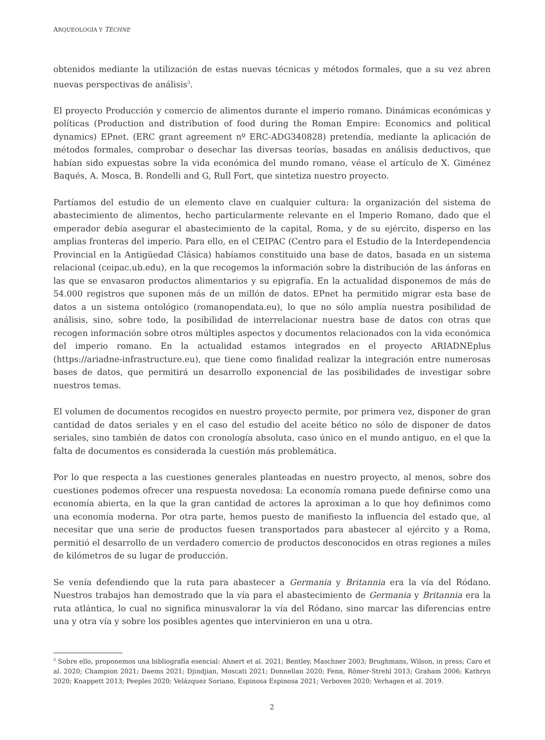ARQUEOLOGÍA Y TÉCHNE
obtenidos mediante la utilización de estas nuevas técnicas y métodos formales, que a su vez abren nuevas perspectivas de análisis<sup>3</sup>.
El proyecto Producción y comercio de alimentos durante el imperio romano. Dinámicas económicas y políticas (Production and distribution of food during the Roman Empire: Economics and political dynamics) EPnet. (ERC grant agreement nº ERC-ADG340828) pretendía, mediante la aplicación de métodos formales, comprobar o desechar las diversas teorías, basadas en análisis deductivos, que habían sido expuestas sobre la vida económica del mundo romano, véase el artículo de X. Giménez Baqués, A. Mosca, B. Rondelli and G, Rull Fort, que sintetiza nuestro proyecto.
Partíamos del estudio de un elemento clave en cualquier cultura: la organización del sistema de abastecimiento de alimentos, hecho particularmente relevante en el Imperio Romano, dado que el emperador debía asegurar el abastecimiento de la capital, Roma, y de su ejército, disperso en las amplias fronteras del imperio. Para ello, en el CEIPAC (Centro para el Estudio de la Interdependencia Provincial en la Antigüedad Clásica) habíamos constituido una base de datos, basada en un sistema relacional (ceipac.ub.edu), en la que recogemos la información sobre la distribución de las ánforas en las que se envasaron productos alimentarios y su epigrafía. En la actualidad disponemos de más de 54.000 registros que suponen más de un millón de datos. EPnet ha permitido migrar esta base de datos a un sistema ontológico (romanopendata.eu), lo que no sólo amplía nuestra posibilidad de análisis, sino, sobre todo, la posibilidad de interrelacionar nuestra base de datos con otras que recogen información sobre otros múltiples aspectos y documentos relacionados con la vida económica del imperio romano. En la actualidad estamos integrados en el proyecto ARIADNEplus (https://ariadne-infrastructure.eu), que tiene como finalidad realizar la integración entre numerosas bases de datos, que permitirá un desarrollo exponencial de las posibilidades de investigar sobre nuestros temas.
El volumen de documentos recogidos en nuestro proyecto permite, por primera vez, disponer de gran cantidad de datos seriales y en el caso del estudio del aceite bético no sólo de disponer de datos seriales, sino también de datos con cronología absoluta, caso único en el mundo antiguo, en el que la falta de documentos es considerada la cuestión más problemática.
Por lo que respecta a las cuestiones generales planteadas en nuestro proyecto, al menos, sobre dos cuestiones podemos ofrecer una respuesta novedosa: La economía romana puede definirse como una economía abierta, en la que la gran cantidad de actores la aproximan a lo que hoy definimos como una economía moderna. Por otra parte, hemos puesto de manifiesto la influencia del estado que, al necesitar que una serie de productos fuesen transportados para abastecer al ejército y a Roma, permitió el desarrollo de un verdadero comercio de productos desconocidos en otras regiones a miles de kilómetros de su lugar de producción.
Se venía defendiendo que la ruta para abastecer a Germania y Britannia era la vía del Ródano. Nuestros trabajos han demostrado que la vía para el abastecimiento de Germania y Britannia era la ruta atlántica, lo cual no significa minusvalorar la vía del Ródano, sino marcar las diferencias entre una y otra vía y sobre los posibles agentes que intervinieron en una u otra.
<sup>3</sup> Sobre ello, proponemos una bibliografía esencial: Ahnert et al. 2021; Bentley, Maschner 2003; Brughmans, Wilson, in press; Caro et al. 2020; Champion 2021; Daems 2021; Djindjian, Moscati 2021; Donnellan 2020; Fenn, Römer-Strehl 2013; Graham 2006; Kathryn 2020; Knappett 2013; Peeples 2020; Velázquez Soriano, Espinosa Espinosa 2021; Verboven 2020; Verhagen et al. 2019.
2